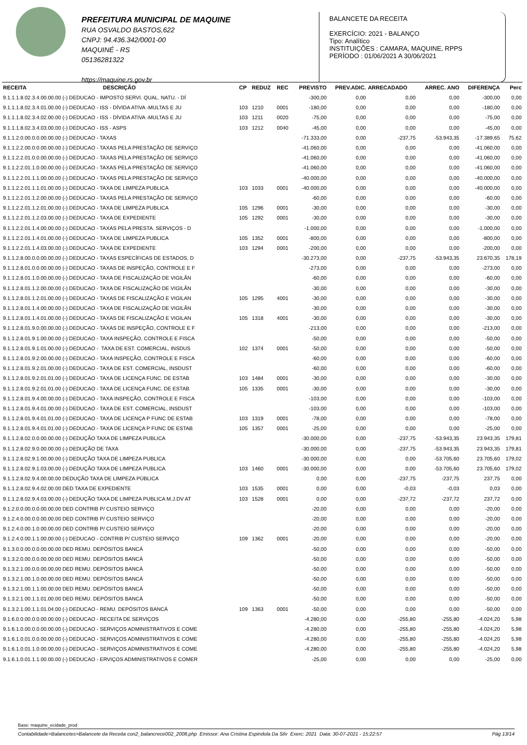PREFEITURA MUNICIPAL DE MAQUINE
RUA OSVALDO BASTOS,622
CNPJ: 94.436.342/0001-00
MAQUINÉ - RS
05136281322
https://maquine.rs.gov.br
BALANCETE DA RECEITA
EXERCÍCIO: 2021 - BALANÇO
Tipo: Analítico
INSTITUIÇÕES : CAMARA, MAQUINE, RPPS
PERÍODO : 01/06/2021 A 30/06/2021
| RECEITA | DESCRIÇÃO | CP | REDUZ | REC | PREVISTO | PREV.ADIC. | ARRECADADO | ARREC. ANO | DIFERENÇA | Perc |
| --- | --- | --- | --- | --- | --- | --- | --- | --- | --- | --- |
| 9.1.1.1.8.02.3.4.00.00.00 (-) DEDUCAO - IMPOSTO SERVI. QUAL. NATU. - DÍ | | | | | -300,00 | 0,00 | 0,00 | 0,00 | -300,00 | 0,00 |
| 9.1.1.1.8.02.3.4.01.00.00 (-) DEDUCAO - ISS - DÍVIDA ATIVA -MULTAS E JU | | 103 | 1210 | 0001 | -180,00 | 0,00 | 0,00 | 0,00 | -180,00 | 0,00 |
| 9.1.1.1.8.02.3.4.02.00.00 (-) DEDUCAO - ISS - DÍVIDA ATIVA -MULTAS E JU | | 103 | 1211 | 0020 | -75,00 | 0,00 | 0,00 | 0,00 | -75,00 | 0,00 |
| 9.1.1.1.8.02.3.4.03.00.00 (-) DEDUCAO - ISS - ASPS | | 103 | 1212 | 0040 | -45,00 | 0,00 | 0,00 | 0,00 | -45,00 | 0,00 |
| 9.1.1.2.0.00.0.0.00.00.00 (-) DEDUCAO - TAXAS | | | | | -71.333,00 | 0,00 | -237,75 | -53.943,35 | -17.389,65 | 75,62 |
| 9.1.1.2.2.00.0.0.00.00.00 (-) DEDUCAO - TAXAS PELA PRESTAÇÃO DE SERVIÇO | | | | | -41.060,00 | 0,00 | 0,00 | 0,00 | -41.060,00 | 0,00 |
| 9.1.1.2.2.01.0.0.00.00.00 (-) DEDUCAO - TAXAS PELA PRESTAÇÃO DE SERVIÇO | | | | | -41.060,00 | 0,00 | 0,00 | 0,00 | -41.060,00 | 0,00 |
| 9.1.1.2.2.01.1.0.00.00.00 (-) DEDUCAO - TAXAS PELA PRESTAÇÃO DE SERVIÇO | | | | | -41.060,00 | 0,00 | 0,00 | 0,00 | -41.060,00 | 0,00 |
| 9.1.1.2.2.01.1.1.00.00.00 (-) DEDUCAO - TAXAS PELA PRESTAÇÃO DE SERVIÇO | | | | | -40.000,00 | 0,00 | 0,00 | 0,00 | -40.000,00 | 0,00 |
| 9.1.1.2.2.01.1.1.01.00.00 (-) DEDUCAO - TAXA DE LIMPEZA PUBLICA | | 103 | 1033 | 0001 | -40.000,00 | 0,00 | 0,00 | 0,00 | -40.000,00 | 0,00 |
| 9.1.1.2.2.01.1.2.00.00.00 (-) DEDUCAO - TAXAS PELA PRESTAÇÃO DE SERVIÇO | | | | | -60,00 | 0,00 | 0,00 | 0,00 | -60,00 | 0,00 |
| 9.1.1.2.2.01.1.2.01.00.00 (-) DEDUCAO - TAXA DE LIMPEZA PUBLICA | | 105 | 1296 | 0001 | -30,00 | 0,00 | 0,00 | 0,00 | -30,00 | 0,00 |
| 9.1.1.2.2.01.1.2.03.00.00 (-) DEDUCAO - TAXA DE EXPEDIENTE | | 105 | 1292 | 0001 | -30,00 | 0,00 | 0,00 | 0,00 | -30,00 | 0,00 |
| 9.1.1.2.2.01.1.4.00.00.00 (-) DEDUCAO - TAXAS PELA PRESTA. SERVIÇOS - D | | | | | -1.000,00 | 0,00 | 0,00 | 0,00 | -1.000,00 | 0,00 |
| 9.1.1.2.2.01.1.4.01.00.00 (-) DEDUCAO - TAXA DE LIMPEZA PUBLICA | | 105 | 1352 | 0001 | -800,00 | 0,00 | 0,00 | 0,00 | -800,00 | 0,00 |
| 9.1.1.2.2.01.1.4.03.00.00 (-) DEDUCAO - TAXA DE EXPEDIENTE | | 103 | 1294 | 0001 | -200,00 | 0,00 | 0,00 | 0,00 | -200,00 | 0,00 |
| 9.1.1.2.8.00.0.0.00.00.00 (-) DEDUCAO - TAXAS ESPECÍFICAS DE ESTADOS, D | | | | | -30.273,00 | 0,00 | -237,75 | -53.943,35 | 23.670,35 | 178,19 |
| 9.1.1.2.8.01.0.0.00.00.00 (-) DEDUCAO - TAXAS DE INSPEÇÃO, CONTROLE E F | | | | | -273,00 | 0,00 | 0,00 | 0,00 | -273,00 | 0,00 |
| 9.1.1.2.8.01.1.0.00.00.00 (-) DEDUCAO - TAXA DE FISCALIZAÇÃO DE VIGILÂN | | | | | -60,00 | 0,00 | 0,00 | 0,00 | -60,00 | 0,00 |
| 9.1.1.2.8.01.1.2.00.00.00 (-) DEDUCAO - TAXA DE FISCALIZAÇÃO DE VIGILÂN | | | | | -30,00 | 0,00 | 0,00 | 0,00 | -30,00 | 0,00 |
| 9.1.1.2.8.01.1.2.01.00.00 (-) DEDUCAO - TAXAS DE FISCALIZAÇÃO E VIGILAN | | 105 | 1295 | 4001 | -30,00 | 0,00 | 0,00 | 0,00 | -30,00 | 0,00 |
| 9.1.1.2.8.01.1.4.00.00.00 (-) DEDUCAO - TAXA DE FISCALIZAÇÃO DE VIGILÂN | | | | | -30,00 | 0,00 | 0,00 | 0,00 | -30,00 | 0,00 |
| 9.1.1.2.8.01.1.4.01.00.00 (-) DEDUCAO - TAXAS DE FISCALIZAÇÃO E VIGILAN | | 105 | 1318 | 4001 | -30,00 | 0,00 | 0,00 | 0,00 | -30,00 | 0,00 |
| 9.1.1.2.8.01.9.0.00.00.00 (-) DEDUCAO - TAXAS DE INSPEÇÃO, CONTROLE E F | | | | | -213,00 | 0,00 | 0,00 | 0,00 | -213,00 | 0,00 |
| 9.1.1.2.8.01.9.1.00.00.00 (-) DEDUCAO - TAXA INSPEÇÃO, CONTROLE E FISCA | | | | | -50,00 | 0,00 | 0,00 | 0,00 | -50,00 | 0,00 |
| 9.1.1.2.8.01.9.1.01.00.00 (-) DEDUCAO - TAXA DE EST. COMERCIAL, INSDUS | | 102 | 1374 | 0001 | -50,00 | 0,00 | 0,00 | 0,00 | -50,00 | 0,00 |
| 9.1.1.2.8.01.9.2.00.00.00 (-) DEDUCAO - TAXA INSPEÇÃO, CONTROLE E FISCA | | | | | -60,00 | 0,00 | 0,00 | 0,00 | -60,00 | 0,00 |
| 9.1.1.2.8.01.9.2.01.00.00 (-) DEDUCAO - TAXA DE EST. COMERCIAL, INSDUST | | | | | -60,00 | 0,00 | 0,00 | 0,00 | -60,00 | 0,00 |
| 9.1.1.2.8.01.9.2.01.01.00 (-) DEDUCAO - TAXA DE LICENÇA FUNC. DE ESTAB | | 103 | 1484 | 0001 | -30,00 | 0,00 | 0,00 | 0,00 | -30,00 | 0,00 |
| 9.1.1.2.8.01.9.2.01.01.00 (-) DEDUCAO - TAXA DE LICENÇA FUNC. DE ESTAB | | 105 | 1335 | 0001 | -30,00 | 0,00 | 0,00 | 0,00 | -30,00 | 0,00 |
| 9.1.1.2.8.01.9.4.00.00.00 (-) DEDUCAO - TAXA INSPEÇÃO, CONTROLE E FISCA | | | | | -103,00 | 0,00 | 0,00 | 0,00 | -103,00 | 0,00 |
| 9.1.1.2.8.01.9.4.01.00.00 (-) DEDUCAO - TAXA DE EST. COMERCIAL, INSDUST | | | | | -103,00 | 0,00 | 0,00 | 0,00 | -103,00 | 0,00 |
| 9.1.1.2.8.01.9.4.01.01.00 (-) DEDUCAO - TAXA DE LICENÇA P FUNC DE ESTAB | | 103 | 1319 | 0001 | -78,00 | 0,00 | 0,00 | 0,00 | -78,00 | 0,00 |
| 9.1.1.2.8.01.9.4.01.01.00 (-) DEDUCAO - TAXA DE LICENÇA P FUNC DE ESTAB | | 105 | 1357 | 0001 | -25,00 | 0,00 | 0,00 | 0,00 | -25,00 | 0,00 |
| 9.1.1.2.8.02.0.0.00.00.00 (-) DEDUÇÃO TAXA DE LIMPEZA PUBLICA | | | | | -30.000,00 | 0,00 | -237,75 | -53.943,35 | 23.943,35 | 179,81 |
| 9.1.1.2.8.02.9.0.00.00.00 (-) DEDUÇÃO DE TAXA | | | | | -30.000,00 | 0,00 | -237,75 | -53.943,35 | 23.943,35 | 179,81 |
| 9.1.1.2.8.02.9.1.00.00.00 (-) DEDUÇÃO TAXA DE LIMPEZA PUBLICA | | | | | -30.000,00 | 0,00 | 0,00 | -53.705,60 | 23.705,60 | 179,02 |
| 9.1.1.2.8.02.9.1.03.00.00 (-) DEDUÇÃO TAXA DE LIMPEZA PUBLICA | | 103 | 1460 | 0001 | -30.000,00 | 0,00 | 0,00 | -53.705,60 | 23.705,60 | 179,02 |
| 9.1.1.2.8.02.9.4.00.00.00 DEDUÇÃO TAXA DE LIMPEZA PÚBLICA | | | | | 0,00 | 0,00 | -237,75 | -237,75 | 237,75 | 0,00 |
| 9.1.1.2.8.02.9.4.02.00.00 DED TAXA DE EXPEDIENTE | | 103 | 1535 | 0001 | 0,00 | 0,00 | -0,03 | -0,03 | 0,03 | 0,00 |
| 9.1.1.2.8.02.9.4.03.00.00 (-) DEDUÇÃO TAXA DE LIMPEZA PUBLICA M.J.DV AT | | 103 | 1528 | 0001 | 0,00 | 0,00 | -237,72 | -237,72 | 237,72 | 0,00 |
| 9.1.2.0.0.00.0.0.00.00.00 DED CONTRIB P/ CUSTEIO SERVIÇO | | | | | -20,00 | 0,00 | 0,00 | 0,00 | -20,00 | 0,00 |
| 9.1.2.4.0.00.0.0.00.00.00 DED CONTRIB P/ CUSTEIO SERVIÇO | | | | | -20,00 | 0,00 | 0,00 | 0,00 | -20,00 | 0,00 |
| 9.1.2.4.0.00.1.0.00.00.00 DED CONTRIB P/ CUSTEIO SERVIÇO | | | | | -20,00 | 0,00 | 0,00 | 0,00 | -20,00 | 0,00 |
| 9.1.2.4.0.00.1.1.00.00.00 (-) DEDUCAO - CONTRIB P/ CUSTEIO SERVIÇO | | 109 | 1362 | 0001 | -20,00 | 0,00 | 0,00 | 0,00 | -20,00 | 0,00 |
| 9.1.3.0.0.00.0.0.00.00.00 DED REMU. DEPÓSITOS BANCÁ | | | | | -50,00 | 0,00 | 0,00 | 0,00 | -50,00 | 0,00 |
| 9.1.3.2.0.00.0.0.00.00.00 DED REMU. DEPÓSITOS BANCÁ | | | | | -50,00 | 0,00 | 0,00 | 0,00 | -50,00 | 0,00 |
| 9.1.3.2.1.00.0.0.00.00.00 DED REMU. DEPÓSITOS BANCÁ | | | | | -50,00 | 0,00 | 0,00 | 0,00 | -50,00 | 0,00 |
| 9.1.3.2.1.00.1.0.00.00.00 DED REMU. DEPÓSITOS BANCÁ | | | | | -50,00 | 0,00 | 0,00 | 0,00 | -50,00 | 0,00 |
| 9.1.3.2.1.00.1.1.00.00.00 DED REMU. DEPÓSITOS BANCÁ | | | | | -50,00 | 0,00 | 0,00 | 0,00 | -50,00 | 0,00 |
| 9.1.3.2.1.00.1.1.01.00.00 DED REMU. DEPÓSITOS BANCÁ | | | | | -50,00 | 0,00 | 0,00 | 0,00 | -50,00 | 0,00 |
| 9.1.3.2.1.00.1.1.01.04.00 (-) DEDUCAO - REMU. DEPÓSITOS BANCÁ | | 109 | 1363 | 0001 | -50,00 | 0,00 | 0,00 | 0,00 | -50,00 | 0,00 |
| 9.1.6.0.0.00.0.0.00.00.00 (-) DEDUCAO - RECEITA DE SERVIÇOS | | | | | -4.280,00 | 0,00 | -255,80 | -255,80 | -4.024,20 | 5,98 |
| 9.1.6.1.0.00.0.0.00.00.00 (-) DEDUCAO - SERVIÇOS ADMINISTRATIVOS E COME | | | | | -4.280,00 | 0,00 | -255,80 | -255,80 | -4.024,20 | 5,98 |
| 9.1.6.1.0.01.0.0.00.00.00 (-) DEDUCAO - SERVIÇOS ADMINISTRATIVOS E COME | | | | | -4.280,00 | 0,00 | -255,80 | -255,80 | -4.024,20 | 5,98 |
| 9.1.6.1.0.01.1.0.00.00.00 (-) DEDUCAO - SERVIÇOS ADMINISTRATIVOS E COME | | | | | -4.280,00 | 0,00 | -255,80 | -255,80 | -4.024,20 | 5,98 |
| 9.1.6.1.0.01.1.1.00.00.00 (-) DEDUCAO - ERVIÇOS ADMINISTRATIVOS E COMER | | | | | -25,00 | 0,00 | 0,00 | 0,00 | -25,00 | 0,00 |
Base: maquine_ecidade_prod
Contabilidade>Balancetes>Balancete da Receita con2_balancrece002_2008.php Emissor: Ana Cristina Espindola Da Silv Exerc: 2021 Data: 30-07-2021 - 15:22:57 Pág 13/14